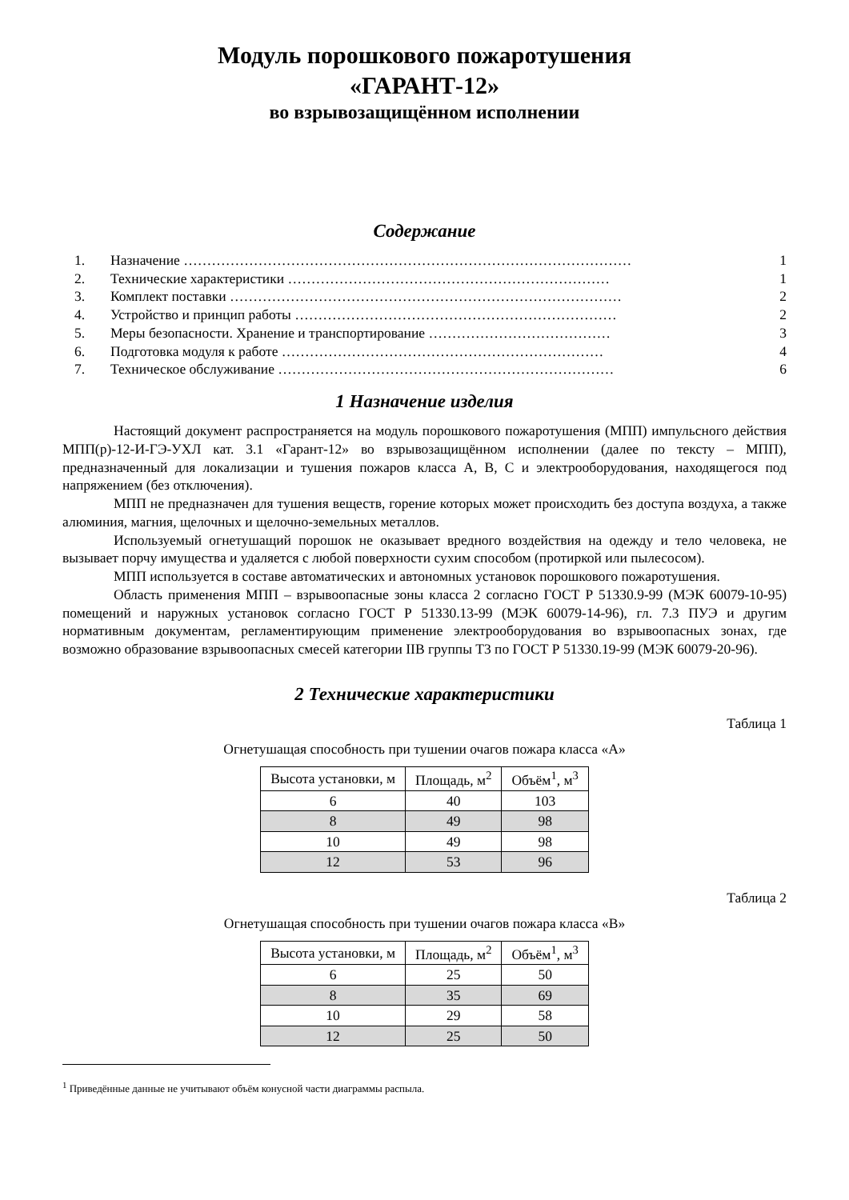Модуль порошкового пожаротушения
«ГАРАНТ-12»
во взрывозащищённом исполнении
Содержание
1. Назначение …………………………………………………………………………………… 1
2. Технические характеристики …………………………………………………………… 1
3. Комплект поставки ………………………………………………………………………… 2
4. Устройство и принцип работы …………………………………………………………… 2
5. Меры безопасности. Хранение и транспортирование ………………………………… 3
6. Подготовка модуля к работе …………………………………………………………… 4
7. Техническое обслуживание ……………………………………………………………… 6
1 Назначение изделия
Настоящий документ распространяется на модуль порошкового пожаротушения (МПП) импульсного действия МПП(р)-12-И-ГЭ-УХЛ кат. 3.1 «Гарант-12» во взрывозащищённом исполнении (далее по тексту – МПП), предназначенный для локализации и тушения пожаров класса А, В, С и электрооборудования, находящегося под напряжением (без отключения).
МПП не предназначен для тушения веществ, горение которых может происходить без доступа воздуха, а также алюминия, магния, щелочных и щелочно-земельных металлов.
Используемый огнетушащий порошок не оказывает вредного воздействия на одежду и тело человека, не вызывает порчу имущества и удаляется с любой поверхности сухим способом (протиркой или пылесосом).
МПП используется в составе автоматических и автономных установок порошкового пожаротушения.
Область применения МПП – взрывоопасные зоны класса 2 согласно ГОСТ Р 51330.9-99 (МЭК 60079-10-95) помещений и наружных установок согласно ГОСТ Р 51330.13-99 (МЭК 60079-14-96), гл. 7.3 ПУЭ и другим нормативным документам, регламентирующим применение электрооборудования во взрывоопасных зонах, где возможно образование взрывоопасных смесей категории IIВ группы Т3 по ГОСТ Р 51330.19-99 (МЭК 60079-20-96).
2 Технические характеристики
Таблица 1
Огнетушащая способность при тушении очагов пожара класса «А»
| Высота установки, м | Площадь, м<sup>2</sup> | Объём<sup>1</sup>, м<sup>3</sup> |
| 6 | 40 | 103 |
| 8 | 49 | 98 |
| 10 | 49 | 98 |
| 12 | 53 | 96 |
Таблица 2
Огнетушащая способность при тушении очагов пожара класса «В»
| Высота установки, м | Площадь, м<sup>2</sup> | Объём<sup>1</sup>, м<sup>3</sup> |
| 6 | 25 | 50 |
| 8 | 35 | 69 |
| 10 | 29 | 58 |
| 12 | 25 | 50 |
<sup>1</sup> Приведённые данные не учитывают объём конусной части диаграммы распыла.